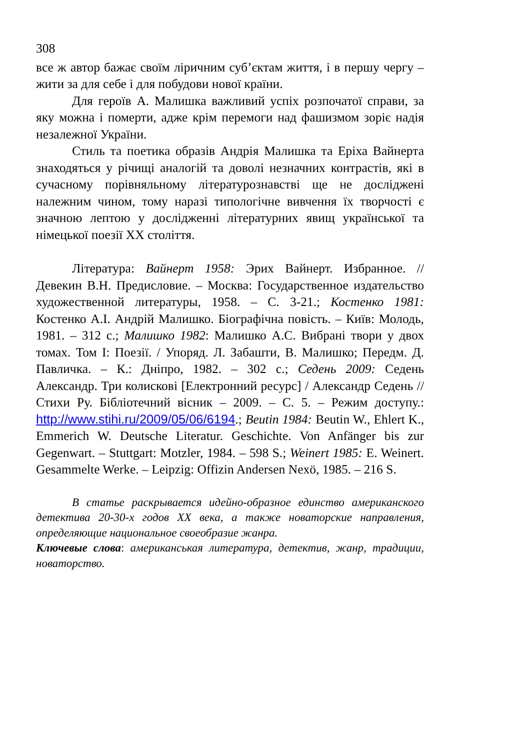308
все ж автор бажає своїм ліричним суб’єктам життя, і в першу чергу – жити за для себе і для побудови нової країни.
Для героїв А. Малишка важливий успіх розпочатої справи, за яку можна і померти, адже крім перемоги над фашизмом зоріє надія незалежної України.
Стиль та поетика образів Андрія Малишка та Еріха Вайнерта знаходяться у річищі аналогій та доволі незначних контрастів, які в сучасному порівняльному літературознавстві ще не досліджені належним чином, тому наразі типологічне вивчення їх творчості є значною лептою у дослідженні літературних явищ української та німецької поезії ХХ століття.
Література: Вайнерт 1958: Эрих Вайнерт. Избранное. // Девекин В.Н. Предисловие. – Москва: Государственное издательство художественной литературы, 1958. – С. 3-21.; Костенко 1981: Костенко А.І. Андрій Малишко. Біографічна повість. – Київ: Молодь, 1981. – 312 с.; Малишко 1982: Малишко А.С. Вибрані твори у двох томах. Том I: Поезії. / Упоряд. Л. Забашти, В. Малишко; Передм. Д. Павличка. – К.: Дніпро, 1982. – 302 с.; Седень 2009: Седень Александр. Три колискові [Електронний ресурс] / Александр Седень // Стихи Ру. Бібліотечний вісник – 2009. – С. 5. – Режим доступу.: http://www.stihi.ru/2009/05/06/6194.; Beutin 1984: Beutin W., Ehlert K., Emmerich W. Deutsche Literatur. Geschichte. Von Anfänger bis zur Gegenwart. – Stuttgart: Motzler, 1984. – 598 S.; Weinert 1985: E. Weinert. Gesammelte Werke. – Leipzig: Offizin Andersen Nexö, 1985. – 216 S.
В статье раскрывается идейно-образное единство американского детектива 20-30-х годов ХХ века, а также новаторские направления, определяющие национальное своеобразие жанра.
Ключевые слова: американськая литература, детектив, жанр, традиции, новаторство.